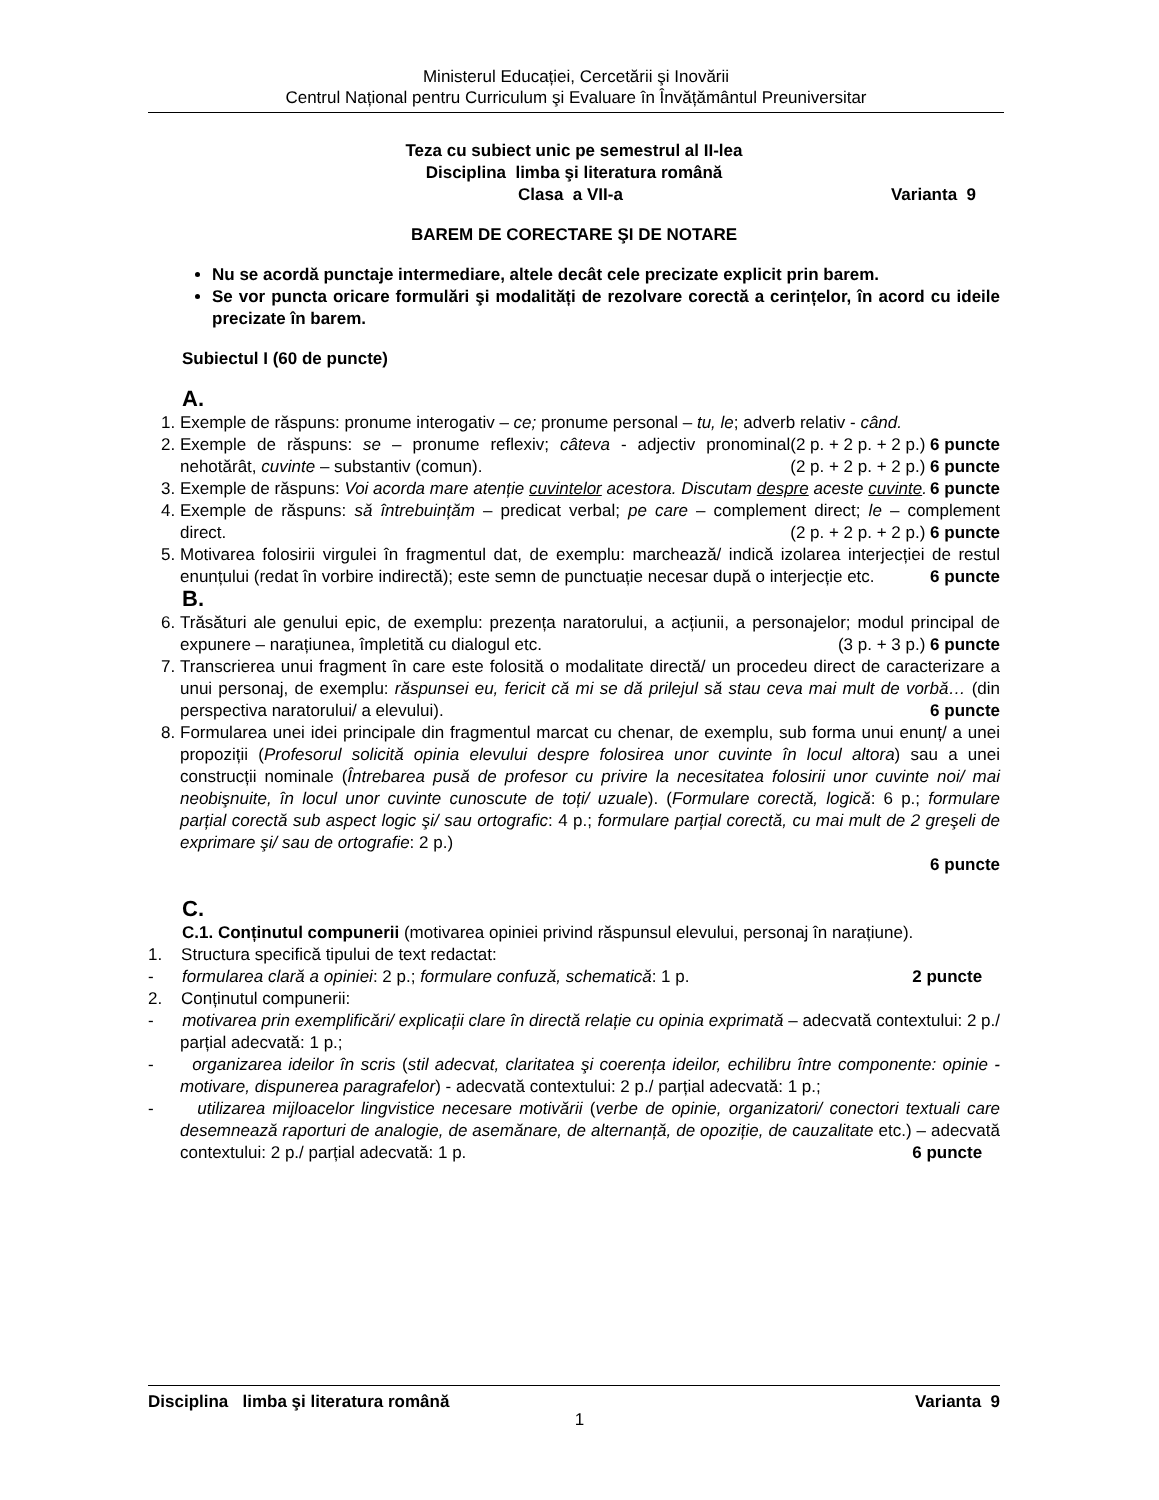Ministerul Educației, Cercetării şi Inovării
Centrul Național pentru Curriculum şi Evaluare în Învățământul Preuniversitar
Teza cu subiect unic pe semestrul al II-lea
Disciplina limba şi literatura română
Clasa a VII-a Varianta 9
BAREM DE CORECTARE ŞI DE NOTARE
Nu se acordă punctaje intermediare, altele decât cele precizate explicit prin barem.
Se vor puncta oricare formulări şi modalități de rezolvare corectă a cerințelor, în acord cu ideile precizate în barem.
Subiectul I (60 de puncte)
A.
1. Exemple de răspuns: pronume interogativ – ce; pronume personal – tu, le; adverb relativ - când. (2 p. + 2 p. + 2 p.) 6 puncte
2. Exemple de răspuns: se – pronume reflexiv; câteva - adjectiv pronominal nehotărât, cuvinte – substantiv (comun). (2 p. + 2 p. + 2 p.) 6 puncte
3. Exemple de răspuns: Voi acorda mare atenție cuvintelor acestora. Discutam despre aceste cuvinte. 6 puncte
4. Exemple de răspuns: să întrebuințăm – predicat verbal; pe care – complement direct; le – complement direct. (2 p. + 2 p. + 2 p.) 6 puncte
5. Motivarea folosirii virgulei în fragmentul dat, de exemplu: marchează/ indică izolarea interjecției de restul enunțului (redat în vorbire indirectă); este semn de punctuație necesar după o interjecție etc. 6 puncte
B.
6. Trăsături ale genului epic, de exemplu: prezența naratorului, a acțiunii, a personajelor; modul principal de expunere – narațiunea, împletită cu dialogul etc. (3 p. + 3 p.) 6 puncte
7. Transcrierea unui fragment în care este folosită o modalitate directă/ un procedeu direct de caracterizare a unui personaj, de exemplu: răspunsei eu, fericit că mi se dă prilejul să stau ceva mai mult de vorbă… (din perspectiva naratorului/ a elevului). 6 puncte
8. Formularea unei idei principale din fragmentul marcat cu chenar, de exemplu, sub forma unui enunț/ a unei propoziții (Profesorul solicită opinia elevului despre folosirea unor cuvinte în locul altora) sau a unei construcții nominale (Întrebarea pusă de profesor cu privire la necesitatea folosirii unor cuvinte noi/ mai neobişnuite, în locul unor cuvinte cunoscute de toți/ uzuale). (Formulare corectă, logică: 6 p.; formulare parțial corectă sub aspect logic şi/ sau ortografic: 4 p.; formulare parțial corectă, cu mai mult de 2 greşeli de exprimare şi/ sau de ortografie: 2 p.)
6 puncte
C.
C.1. Conținutul compunerii (motivarea opiniei privind răspunsul elevului, personaj în narațiune).
1. Structura specifică tipului de text redactat:
- formularea clară a opiniei: 2 p.; formulare confuză, schematică: 1 p. 2 puncte
2. Conținutul compunerii:
- motivarea prin exemplificări/ explicații clare în directă relație cu opinia exprimată – adecvată contextului: 2 p./ parțial adecvată: 1 p.;
- organizarea ideilor în scris (stil adecvat, claritatea şi coerența ideilor, echilibru între componente: opinie - motivare, dispunerea paragrafelor) - adecvată contextului: 2 p./ parțial adecvată: 1 p.;
- utilizarea mijloacelor lingvistice necesare motivării (verbe de opinie, organizatori/ conectori textuali care desemnează raporturi de analogie, de asemănare, de alternanță, de opoziție, de cauzalitate etc.) – adecvată contextului: 2 p./ parțial adecvată: 1 p. 6 puncte
Disciplina limba şi literatura română Varianta 9
1